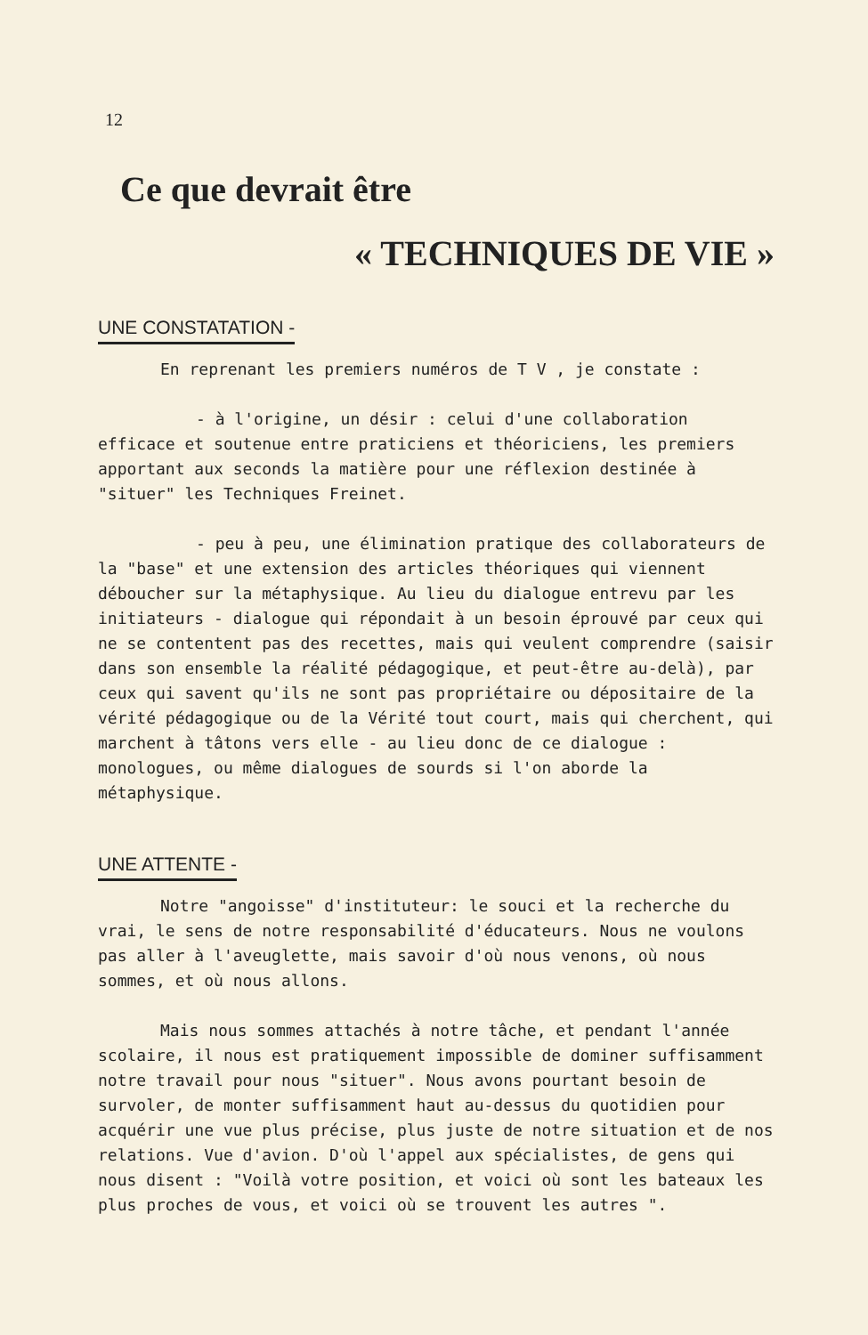12
Ce que devrait être
« TECHNIQUES DE VIE »
UNE CONSTATATION -
En reprenant les premiers numéros de T V , je constate :
- à l'origine, un désir : celui d'une collaboration efficace et soutenue entre praticiens et théoriciens, les premiers apportant aux seconds la matière pour une réflexion destinée à "situer" les Techniques Freinet.
- peu à peu, une élimination pratique des collaborateurs de la "base" et une extension des articles théoriques qui viennent déboucher sur la métaphysique. Au lieu du dialogue entrevu par les initiateurs - dialogue qui répondait à un besoin éprouvé par ceux qui ne se contentent pas des recettes, mais qui veulent comprendre (saisir dans son ensemble la réalité pédagogique, et peut-être au-delà), par ceux qui savent qu'ils ne sont pas propriétaire ou dépositaire de la vérité pédagogique ou de la Vérité tout court, mais qui cherchent, qui marchent à tâtons vers elle - au lieu donc de ce dialogue : monologues, ou même dialogues de sourds si l'on aborde la métaphysique.
UNE ATTENTE -
Notre "angoisse" d'instituteur: le souci et la recherche du vrai, le sens de notre responsabilité d'éducateurs. Nous ne voulons pas aller à l'aveuglette, mais savoir d'où nous venons, où nous sommes, et où nous allons.
Mais nous sommes attachés à notre tâche, et pendant l'année scolaire, il nous est pratiquement impossible de dominer suffisamment notre travail pour nous "situer". Nous avons pourtant besoin de survoler, de monter suffisamment haut au-dessus du quotidien pour acquérir une vue plus précise, plus juste de notre situation et de nos relations. Vue d'avion. D'où l'appel aux spécialistes, de gens qui nous disent : "Voilà votre position, et voici où sont les bateaux les plus proches de vous, et voici où se trouvent les autres ".